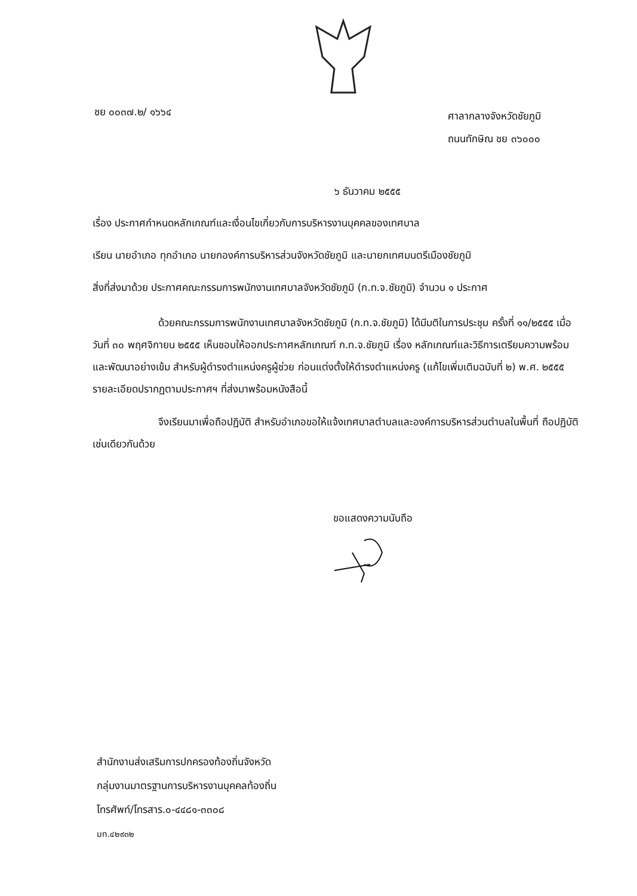ชย ๐๐๓๗.๒/ ๑๖๖๔
ศาลากลางจังหวัดชัยภูมิ
ถนนทักษิณ ชย ๓๖๐๐๐
๖ ธันวาคม ๒๕๕๕
เรื่อง ประกาศกำหนดหลักเกณฑ์และเงื่อนไขเกี่ยวกับการบริหารงานบุคคลของเทศบาล
เรียน นายอำเภอ ทุกอำเภอ นายกองค์การบริหารส่วนจังหวัดชัยภูมิ และนายกเทศมนตรีเมืองชัยภูมิ
สิ่งที่ส่งมาด้วย ประกาศคณะกรรมการพนักงานเทศบาลจังหวัดชัยภูมิ (ก.ท.จ.ชัยภูมิ) จำนวน ๑ ประกาศ
ด้วยคณะกรรมการพนักงานเทศบาลจังหวัดชัยภูมิ (ก.ท.จ.ชัยภูมิ) ได้มีมติในการประชุม ครั้งที่ ๑๑/๒๕๕๕ เมื่อวันที่ ๓๐ พฤศจิกายน ๒๕๕๕ เห็นชอบให้ออกประกาศหลักเกณฑ์ ก.ท.จ.ชัยภูมิ เรื่อง หลักเกณฑ์และวิธีการเตรียมความพร้อมและพัฒนาอย่างเข้ม สำหรับผู้ดำรงตำแหน่งครูผู้ช่วย ก่อนแต่งตั้งให้ดำรงตำแหน่งครู (แก้ไขเพิ่มเติมฉบับที่ ๒) พ.ศ. ๒๕๕๕ รายละเอียดปรากฏตามประกาศฯ ที่ส่งมาพร้อมหนังสือนี้
จึงเรียนมาเพื่อถือปฏิบัติ สำหรับอำเภอขอให้แจ้งเทศบาลตำบลและองค์การบริหารส่วนตำบลในพื้นที่ ถือปฏิบัติเช่นเดียวกันด้วย
ขอแสดงความนับถือ
สำนักงานส่งเสริมการปกครองท้องถิ่นจังหวัด
กลุ่มงานมาตรฐานการบริหารงานบุคคลท้องถิ่น
โทรศัพท์/โทรสาร.๐-๔๔๘๑-๓๓๐๘
มท.๔๒๙๓๒